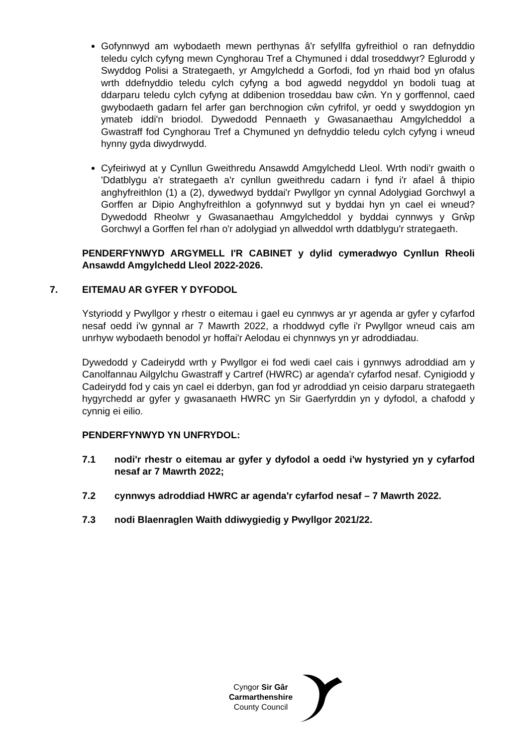Gofynnwyd am wybodaeth mewn perthynas â'r sefyllfa gyfreithiol o ran defnyddio teledu cylch cyfyng mewn Cynghorau Tref a Chymuned i ddal troseddwyr? Eglurodd y Swyddog Polisi a Strategaeth, yr Amgylchedd a Gorfodi, fod yn rhaid bod yn ofalus wrth ddefnyddio teledu cylch cyfyng a bod agwedd negyddol yn bodoli tuag at ddarparu teledu cylch cyfyng at ddibenion troseddau baw cŵn. Yn y gorffennol, caed gwybodaeth gadarn fel arfer gan berchnogion cŵn cyfrifol, yr oedd y swyddogion yn ymateb iddi'n briodol. Dywedodd Pennaeth y Gwasanaethau Amgylcheddol a Gwastraff fod Cynghorau Tref a Chymuned yn defnyddio teledu cylch cyfyng i wneud hynny gyda diwydrwydd.
Cyfeiriwyd at y Cynllun Gweithredu Ansawdd Amgylchedd Lleol. Wrth nodi'r gwaith o 'Ddatblygu a'r strategaeth a'r cynllun gweithredu cadarn i fynd i'r afael â thipio anghyfreithlon (1) a (2), dywedwyd byddai'r Pwyllgor yn cynnal Adolygiad Gorchwyl a Gorffen ar Dipio Anghyfreithlon a gofynnwyd sut y byddai hyn yn cael ei wneud? Dywedodd Rheolwr y Gwasanaethau Amgylcheddol y byddai cynnwys y Grŵp Gorchwyl a Gorffen fel rhan o'r adolygiad yn allweddol wrth ddatblygu'r strategaeth.
PENDERFYNWYD ARGYMELL I'R CABINET y dylid cymeradwyo Cynllun Rheoli Ansawdd Amgylchedd Lleol 2022-2026.
7. EITEMAU AR GYFER Y DYFODOL
Ystyriodd y Pwyllgor y rhestr o eitemau i gael eu cynnwys ar yr agenda ar gyfer y cyfarfod nesaf oedd i'w gynnal ar 7 Mawrth 2022, a rhoddwyd cyfle i'r Pwyllgor wneud cais am unrhyw wybodaeth benodol yr hoffai'r Aelodau ei chynnwys yn yr adroddiadau.
Dywedodd y Cadeirydd wrth y Pwyllgor ei fod wedi cael cais i gynnwys adroddiad am y Canolfannau Ailgylchu Gwastraff y Cartref (HWRC) ar agenda'r cyfarfod nesaf. Cynigiodd y Cadeirydd fod y cais yn cael ei dderbyn, gan fod yr adroddiad yn ceisio darparu strategaeth hygyrchedd ar gyfer y gwasanaeth HWRC yn Sir Gaerfyrddin yn y dyfodol, a chafodd y cynnig ei eilio.
PENDERFYNWYD YN UNFRYDOL:
7.1 nodi'r rhestr o eitemau ar gyfer y dyfodol a oedd i'w hystyried yn y cyfarfod nesaf ar 7 Mawrth 2022;
7.2 cynnwys adroddiad HWRC ar agenda'r cyfarfod nesaf – 7 Mawrth 2022.
7.3 nodi Blaenraglen Waith ddiwygiedig y Pwyllgor 2021/22.
Cyngor Sir Gâr
Carmarthenshire
County Council